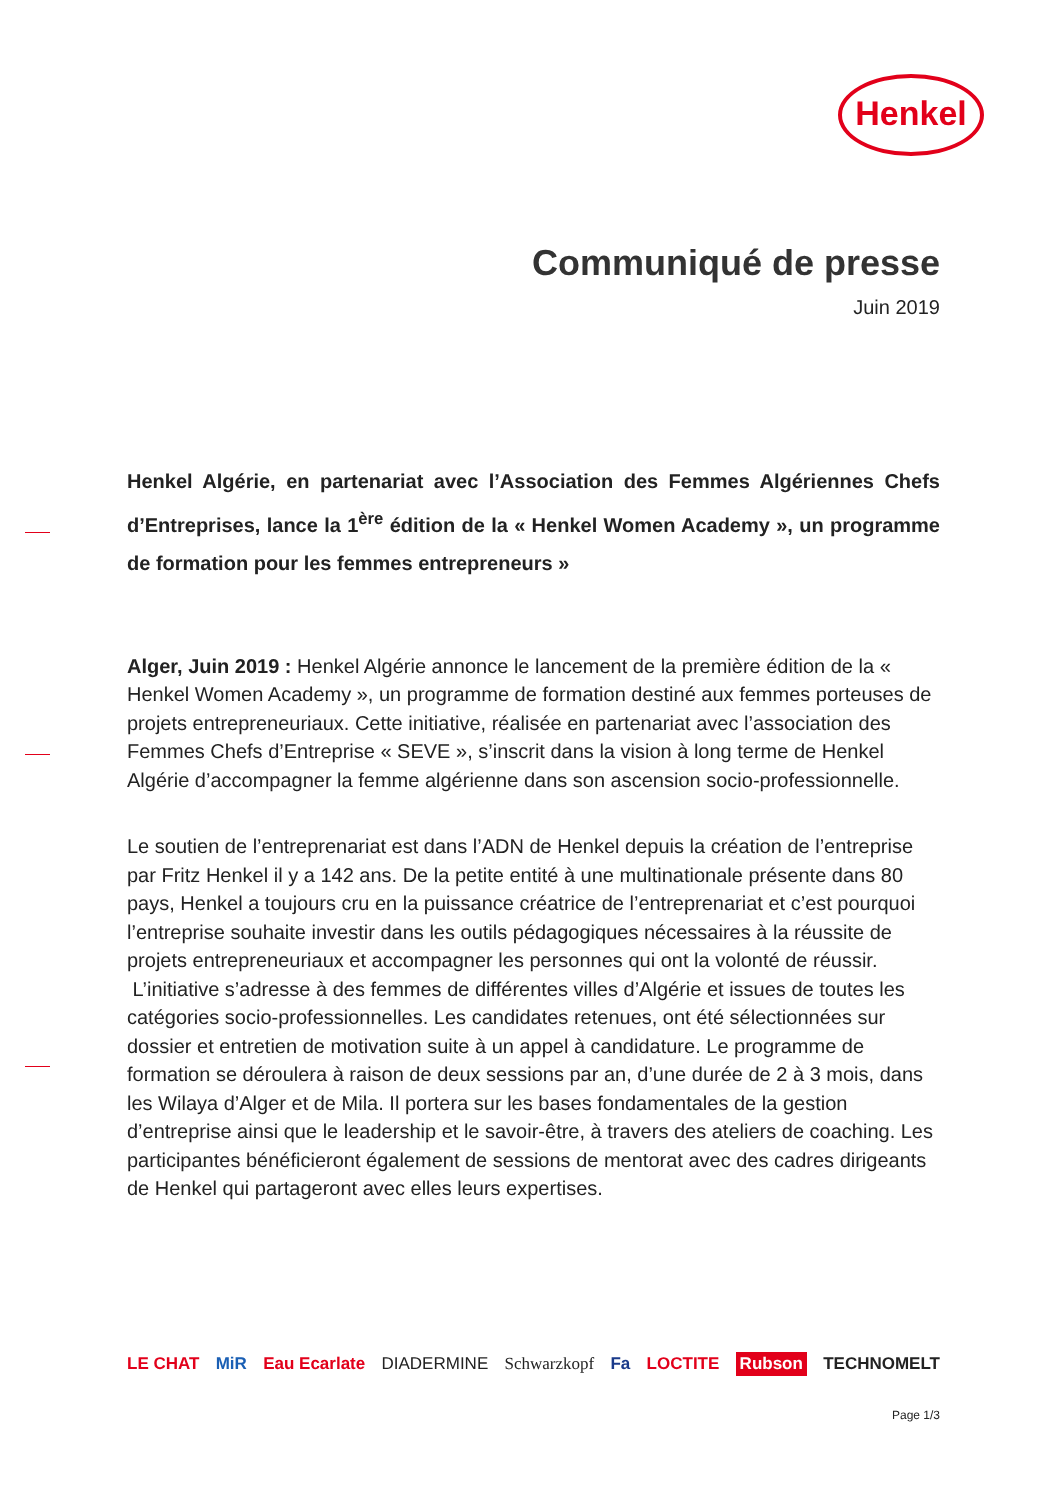Henkel
Communiqué de presse
Juin 2019
Henkel Algérie, en partenariat avec l’Association des Femmes Algériennes Chefs d’Entreprises, lance la 1<sup>ère</sup> édition de la « Henkel Women Academy », un programme de formation pour les femmes entrepreneurs »
Alger, Juin 2019 : Henkel Algérie annonce le lancement de la première édition de la « Henkel Women Academy », un programme de formation destiné aux femmes porteuses de projets entrepreneuriaux. Cette initiative, réalisée en partenariat avec l’association des Femmes Chefs d’Entreprise « SEVE », s’inscrit dans la vision à long terme de Henkel Algérie d’accompagner la femme algérienne dans son ascension socio-professionnelle.
Le soutien de l’entreprenariat est dans l’ADN de Henkel depuis la création de l’entreprise par Fritz Henkel il y a 142 ans. De la petite entité à une multinationale présente dans 80 pays, Henkel a toujours cru en la puissance créatrice de l’entreprenariat et c’est pourquoi l’entreprise souhaite investir dans les outils pédagogiques nécessaires à la réussite de projets entrepreneuriaux et accompagner les personnes qui ont la volonté de réussir.
L’initiative s’adresse à des femmes de différentes villes d’Algérie et issues de toutes les catégories socio-professionnelles. Les candidates retenues, ont été sélectionnées sur dossier et entretien de motivation suite à un appel à candidature. Le programme de formation se déroulera à raison de deux sessions par an, d’une durée de 2 à 3 mois, dans les Wilaya d’Alger et de Mila. Il portera sur les bases fondamentales de la gestion d’entreprise ainsi que le leadership et le savoir-être, à travers des ateliers de coaching. Les participantes bénéficieront également de sessions de mentorat avec des cadres dirigeants de Henkel qui partageront avec elles leurs expertises.
LE CHAT MiR Eau Ecarlate DIADERMINE Schwarzkopf Fa LOCTITE Rubson TECHNOMELT
Page 1/3